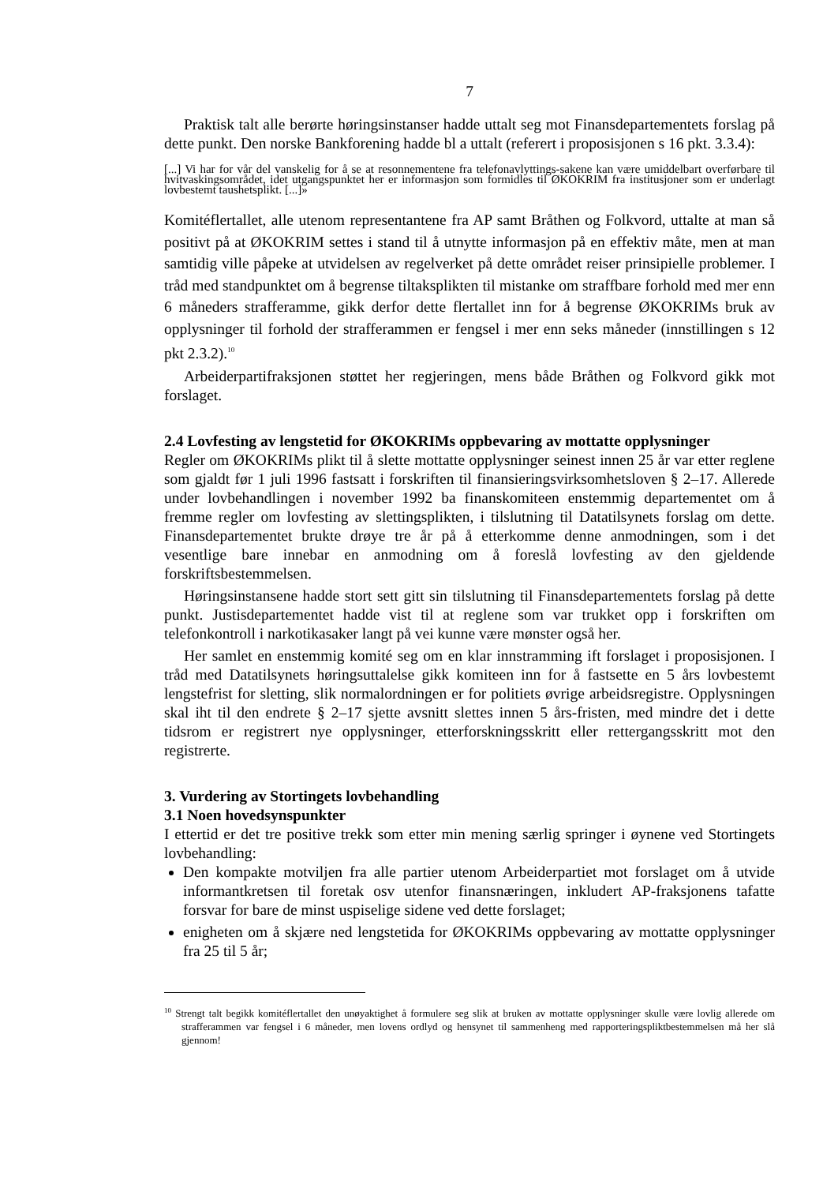7
Praktisk talt alle berørte høringsinstanser hadde uttalt seg mot Finansdepartementets forslag på dette punkt. Den norske Bankforening hadde bl a uttalt (referert i proposisjonen s 16 pkt. 3.3.4):
[...] Vi har for vår del vanskelig for å se at resonnementene fra telefonavlyttings-sakene kan være umiddelbart overførbare til hvitvaskingsområdet, idet utgangspunktet her er informasjon som formidles til ØKOKRIM fra institusjoner som er underlagt lovbestemt taushetsplikt. [...]»
Komitéflertallet, alle utenom representantene fra AP samt Bråthen og Folkvord, uttalte at man så positivt på at ØKOKRIM settes i stand til å utnytte informasjon på en effektiv måte, men at man samtidig ville påpeke at utvidelsen av regelverket på dette området reiser prinsipielle problemer. I tråd med standpunktet om å begrense tiltaksplikten til mistanke om straffbare forhold med mer enn 6 måneders strafferamme, gikk derfor dette flertallet inn for å begrense ØKOKRIMs bruk av opplysninger til forhold der strafferammen er fengsel i mer enn seks måneder (innstillingen s 12 pkt 2.3.2).<sup>10</sup>
Arbeiderpartifraksjonen støttet her regjeringen, mens både Bråthen og Folkvord gikk mot forslaget.
2.4 Lovfesting av lengstetid for ØKOKRIMs oppbevaring av mottatte opplysninger
Regler om ØKOKRIMs plikt til å slette mottatte opplysninger seinest innen 25 år var etter reglene som gjaldt før 1 juli 1996 fastsatt i forskriften til finansieringsvirksomhetsloven § 2–17. Allerede under lovbehandlingen i november 1992 ba finanskomiteen enstemmig departementet om å fremme regler om lovfesting av slettingsplikten, i tilslutning til Datatilsynets forslag om dette. Finansdepartementet brukte drøye tre år på å etterkomme denne anmodningen, som i det vesentlige bare innebar en anmodning om å foreslå lovfesting av den gjeldende forskriftsbestemmelsen.
Høringsinstansene hadde stort sett gitt sin tilslutning til Finansdepartementets forslag på dette punkt. Justisdepartementet hadde vist til at reglene som var trukket opp i forskriften om telefonkontroll i narkotikasaker langt på vei kunne være mønster også her.
Her samlet en enstemmig komité seg om en klar innstramming ift forslaget i proposisjonen. I tråd med Datatilsynets høringsuttalelse gikk komiteen inn for å fastsette en 5 års lovbestemt lengstefrist for sletting, slik normalordningen er for politiets øvrige arbeidsregistre. Opplysningen skal iht til den endrete § 2–17 sjette avsnitt slettes innen 5 års-fristen, med mindre det i dette tidsrom er registrert nye opplysninger, etterforskningsskritt eller rettergangsskritt mot den registrerte.
3. Vurdering av Stortingets lovbehandling
3.1 Noen hovedsynspunkter
I ettertid er det tre positive trekk som etter min mening særlig springer i øynene ved Stortingets lovbehandling:
Den kompakte motviljen fra alle partier utenom Arbeiderpartiet mot forslaget om å utvide informantkretsen til foretak osv utenfor finansnæringen, inkludert AP-fraksjonens tafatte forsvar for bare de minst uspiselige sidene ved dette forslaget;
enigheten om å skjære ned lengstetida for ØKOKRIMs oppbevaring av mottatte opplysninger fra 25 til 5 år;
<sup>10</sup> Strengt talt begikk komitéflertallet den unøyaktighet å formulere seg slik at bruken av mottatte opplysninger skulle være lovlig allerede om strafferammen var fengsel i 6 måneder, men lovens ordlyd og hensynet til sammenheng med rapporteringspliktbestemmelsen må her slå gjennom!